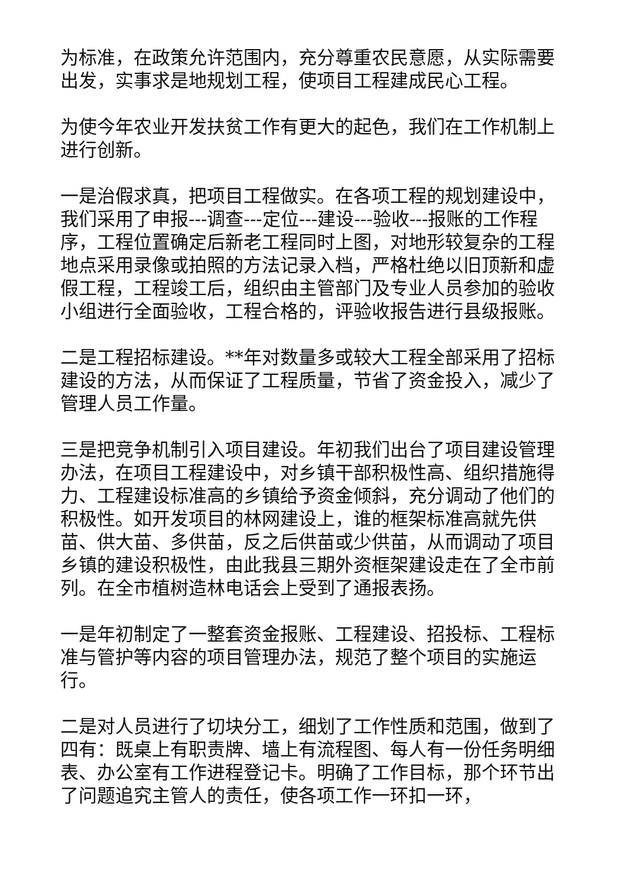为标准，在政策允许范围内，充分尊重农民意愿，从实际需要出发，实事求是地规划工程，使项目工程建成民心工程。
为使今年农业开发扶贫工作有更大的起色，我们在工作机制上进行创新。
一是治假求真，把项目工程做实。在各项工程的规划建设中，我们采用了申报---调查---定位---建设---验收---报账的工作程序，工程位置确定后新老工程同时上图，对地形较复杂的工程地点采用录像或拍照的方法记录入档，严格杜绝以旧顶新和虚假工程，工程竣工后，组织由主管部门及专业人员参加的验收小组进行全面验收，工程合格的，评验收报告进行县级报账。
二是工程招标建设。**年对数量多或较大工程全部采用了招标建设的方法，从而保证了工程质量，节省了资金投入，减少了管理人员工作量。
三是把竞争机制引入项目建设。年初我们出台了项目建设管理办法，在项目工程建设中，对乡镇干部积极性高、组织措施得力、工程建设标准高的乡镇给予资金倾斜，充分调动了他们的积极性。如开发项目的林网建设上，谁的框架标准高就先供苗、供大苗、多供苗，反之后供苗或少供苗，从而调动了项目乡镇的建设积极性，由此我县三期外资框架建设走在了全市前列。在全市植树造林电话会上受到了通报表扬。
一是年初制定了一整套资金报账、工程建设、招投标、工程标准与管护等内容的项目管理办法，规范了整个项目的实施运行。
二是对人员进行了切块分工，细划了工作性质和范围，做到了四有：既桌上有职责牌、墙上有流程图、每人有一份任务明细表、办公室有工作进程登记卡。明确了工作目标，那个环节出了问题追究主管人的责任，使各项工作一环扣一环，